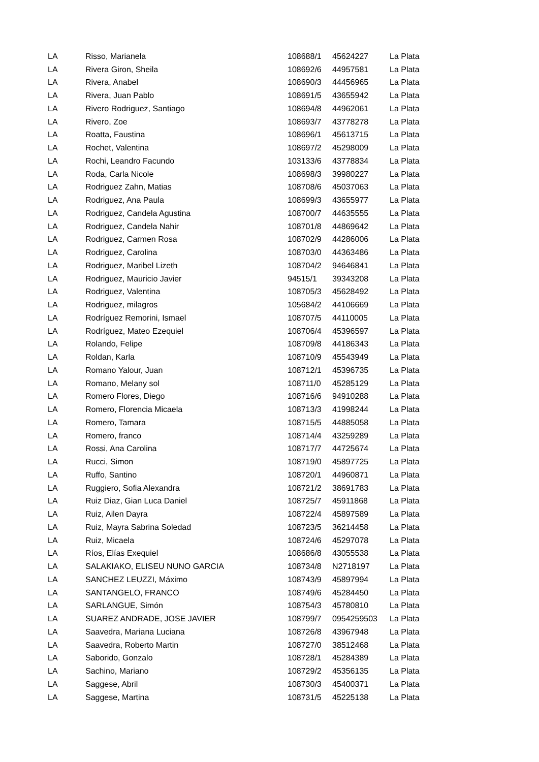| LA | Risso, Marianela | 108688/1 | 45624227 | La Plata |
| LA | Rivera Giron, Sheila | 108692/6 | 44957581 | La Plata |
| LA | Rivera, Anabel | 108690/3 | 44456965 | La Plata |
| LA | Rivera, Juan Pablo | 108691/5 | 43655942 | La Plata |
| LA | Rivero Rodriguez, Santiago | 108694/8 | 44962061 | La Plata |
| LA | Rivero, Zoe | 108693/7 | 43778278 | La Plata |
| LA | Roatta, Faustina | 108696/1 | 45613715 | La Plata |
| LA | Rochet, Valentina | 108697/2 | 45298009 | La Plata |
| LA | Rochi, Leandro Facundo | 103133/6 | 43778834 | La Plata |
| LA | Roda, Carla Nicole | 108698/3 | 39980227 | La Plata |
| LA | Rodriguez Zahn, Matias | 108708/6 | 45037063 | La Plata |
| LA | Rodriguez, Ana Paula | 108699/3 | 43655977 | La Plata |
| LA | Rodriguez, Candela Agustina | 108700/7 | 44635555 | La Plata |
| LA | Rodriguez, Candela Nahir | 108701/8 | 44869642 | La Plata |
| LA | Rodriguez, Carmen Rosa | 108702/9 | 44286006 | La Plata |
| LA | Rodriguez, Carolina | 108703/0 | 44363486 | La Plata |
| LA | Rodriguez, Maribel Lizeth | 108704/2 | 94646841 | La Plata |
| LA | Rodriguez, Mauricio Javier | 94515/1 | 39343208 | La Plata |
| LA | Rodriguez, Valentina | 108705/3 | 45628492 | La Plata |
| LA | Rodriguez, milagros | 105684/2 | 44106669 | La Plata |
| LA | Rodríguez Remorini, Ismael | 108707/5 | 44110005 | La Plata |
| LA | Rodríguez, Mateo Ezequiel | 108706/4 | 45396597 | La Plata |
| LA | Rolando, Felipe | 108709/8 | 44186343 | La Plata |
| LA | Roldan, Karla | 108710/9 | 45543949 | La Plata |
| LA | Romano Yalour, Juan | 108712/1 | 45396735 | La Plata |
| LA | Romano, Melany sol | 108711/0 | 45285129 | La Plata |
| LA | Romero Flores, Diego | 108716/6 | 94910288 | La Plata |
| LA | Romero, Florencia Micaela | 108713/3 | 41998244 | La Plata |
| LA | Romero, Tamara | 108715/5 | 44885058 | La Plata |
| LA | Romero, franco | 108714/4 | 43259289 | La Plata |
| LA | Rossi, Ana Carolina | 108717/7 | 44725674 | La Plata |
| LA | Rucci, Simon | 108719/0 | 45897725 | La Plata |
| LA | Ruffo, Santino | 108720/1 | 44960871 | La Plata |
| LA | Ruggiero, Sofia Alexandra | 108721/2 | 38691783 | La Plata |
| LA | Ruiz Diaz, Gian Luca Daniel | 108725/7 | 45911868 | La Plata |
| LA | Ruiz, Ailen Dayra | 108722/4 | 45897589 | La Plata |
| LA | Ruiz, Mayra Sabrina Soledad | 108723/5 | 36214458 | La Plata |
| LA | Ruiz, Micaela | 108724/6 | 45297078 | La Plata |
| LA | Ríos, Elías Exequiel | 108686/8 | 43055538 | La Plata |
| LA | SALAKIAKO, ELISEU NUNO GARCIA | 108734/8 | N2718197 | La Plata |
| LA | SANCHEZ LEUZZI, Máximo | 108743/9 | 45897994 | La Plata |
| LA | SANTANGELO, FRANCO | 108749/6 | 45284450 | La Plata |
| LA | SARLANGUE, Simón | 108754/3 | 45780810 | La Plata |
| LA | SUAREZ ANDRADE, JOSE JAVIER | 108799/7 | 0954259503 | La Plata |
| LA | Saavedra, Mariana Luciana | 108726/8 | 43967948 | La Plata |
| LA | Saavedra, Roberto Martin | 108727/0 | 38512468 | La Plata |
| LA | Saborido, Gonzalo | 108728/1 | 45284389 | La Plata |
| LA | Sachino, Mariano | 108729/2 | 45356135 | La Plata |
| LA | Saggese, Abril | 108730/3 | 45400371 | La Plata |
| LA | Saggese, Martina | 108731/5 | 45225138 | La Plata |